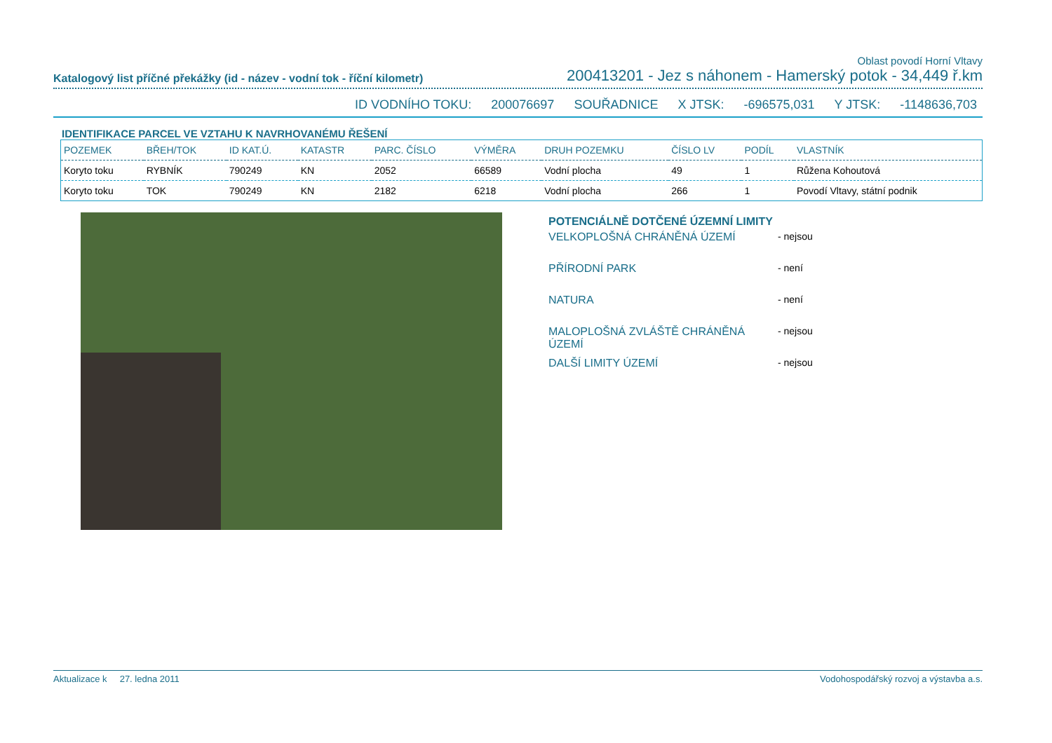Oblast povodí Horní Vltavy
Katalogový list příčné překážky (id - název - vodní tok - říční kilometr) 200413201 - Jez s náhonem - Hamerský potok - 34,449 ř.km
ID VODNÍHO TOKU: 200076697 SOUŘADNICE X JTSK: -696575,031 Y JTSK: -1148636,703
IDENTIFIKACE PARCEL VE VZTAHU K NAVRHOVANÉMU ŘEŠENÍ
| POZEMEK | BŘEH/TOK | ID KAT.Ú. | KATASTR | PARC. ČÍSLO | VÝMĚRA | DRUH POZEMKU | ČÍSLO LV | PODÍL | VLASTNÍK |
| --- | --- | --- | --- | --- | --- | --- | --- | --- | --- |
| Koryto toku | RYBNÍK | 790249 | KN | 2052 | 66589 | Vodní plocha | 49 | 1 | Růžena Kohoutová |
| Koryto toku | TOK | 790249 | KN | 2182 | 6218 | Vodní plocha | 266 | 1 | Povodí Vltavy, státní podnik |
POTENCIÁLNĚ DOTČENÉ ÚZEMNÍ LIMITY
VELKOPLOŠNÁ CHRÁNĚNÁ ÚZEMÍ - nejsou
PŘÍRODNÍ PARK - není
NATURA - není
MALOPLOŠNÁ ZVLÁŠTĚ CHRÁNĚNÁ ÚZEMÍ - nejsou
DALŠÍ LIMITY ÚZEMÍ - nejsou
Aktualizace k 27. ledna 2011 Vodohospodářský rozvoj a výstavba a.s.